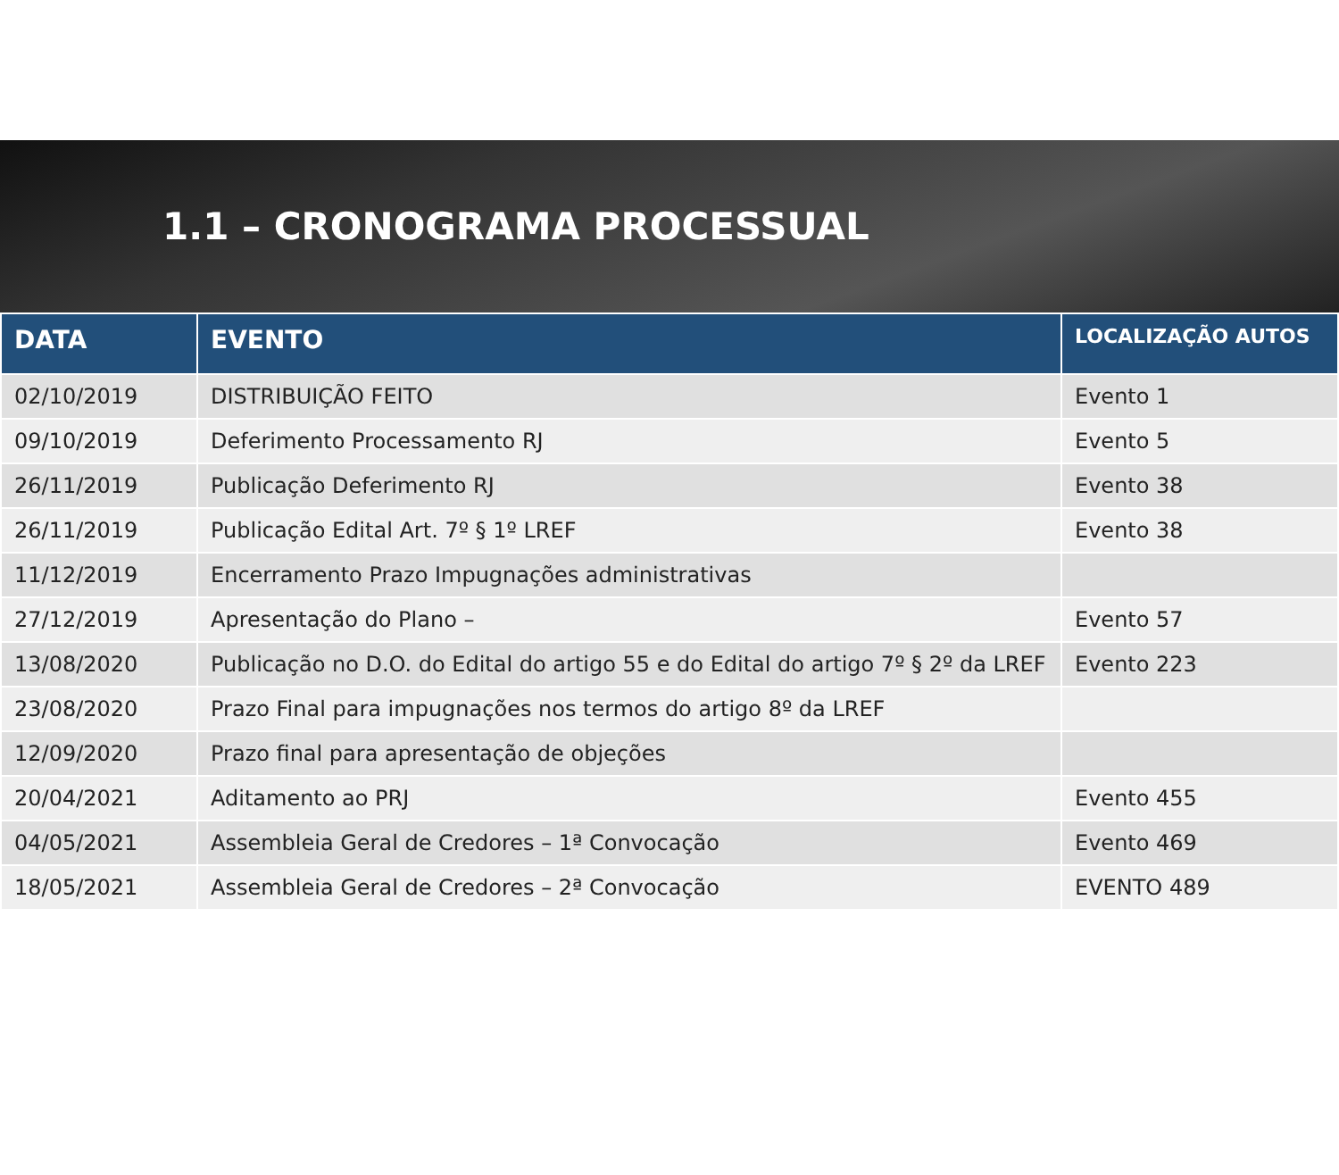1.1 – CRONOGRAMA PROCESSUAL
| DATA | EVENTO | LOCALIZAÇÃO AUTOS |
| --- | --- | --- |
| 02/10/2019 | DISTRIBUIÇÃO FEITO | Evento 1 |
| 09/10/2019 | Deferimento Processamento RJ | Evento 5 |
| 26/11/2019 | Publicação Deferimento RJ | Evento 38 |
| 26/11/2019 | Publicação Edital Art. 7º § 1º LREF | Evento 38 |
| 11/12/2019 | Encerramento Prazo Impugnações administrativas | |
| 27/12/2019 | Apresentação do Plano – | Evento 57 |
| 13/08/2020 | Publicação no D.O. do Edital do artigo 55 e do Edital do artigo 7º § 2º da LREF | Evento 223 |
| 23/08/2020 | Prazo Final para impugnações nos termos do artigo 8º da LREF | |
| 12/09/2020 | Prazo final para apresentação de objeções | |
| 20/04/2021 | Aditamento ao PRJ | Evento 455 |
| 04/05/2021 | Assembleia Geral de Credores – 1ª Convocação | Evento 469 |
| 18/05/2021 | Assembleia Geral de Credores – 2ª Convocação | EVENTO 489 |